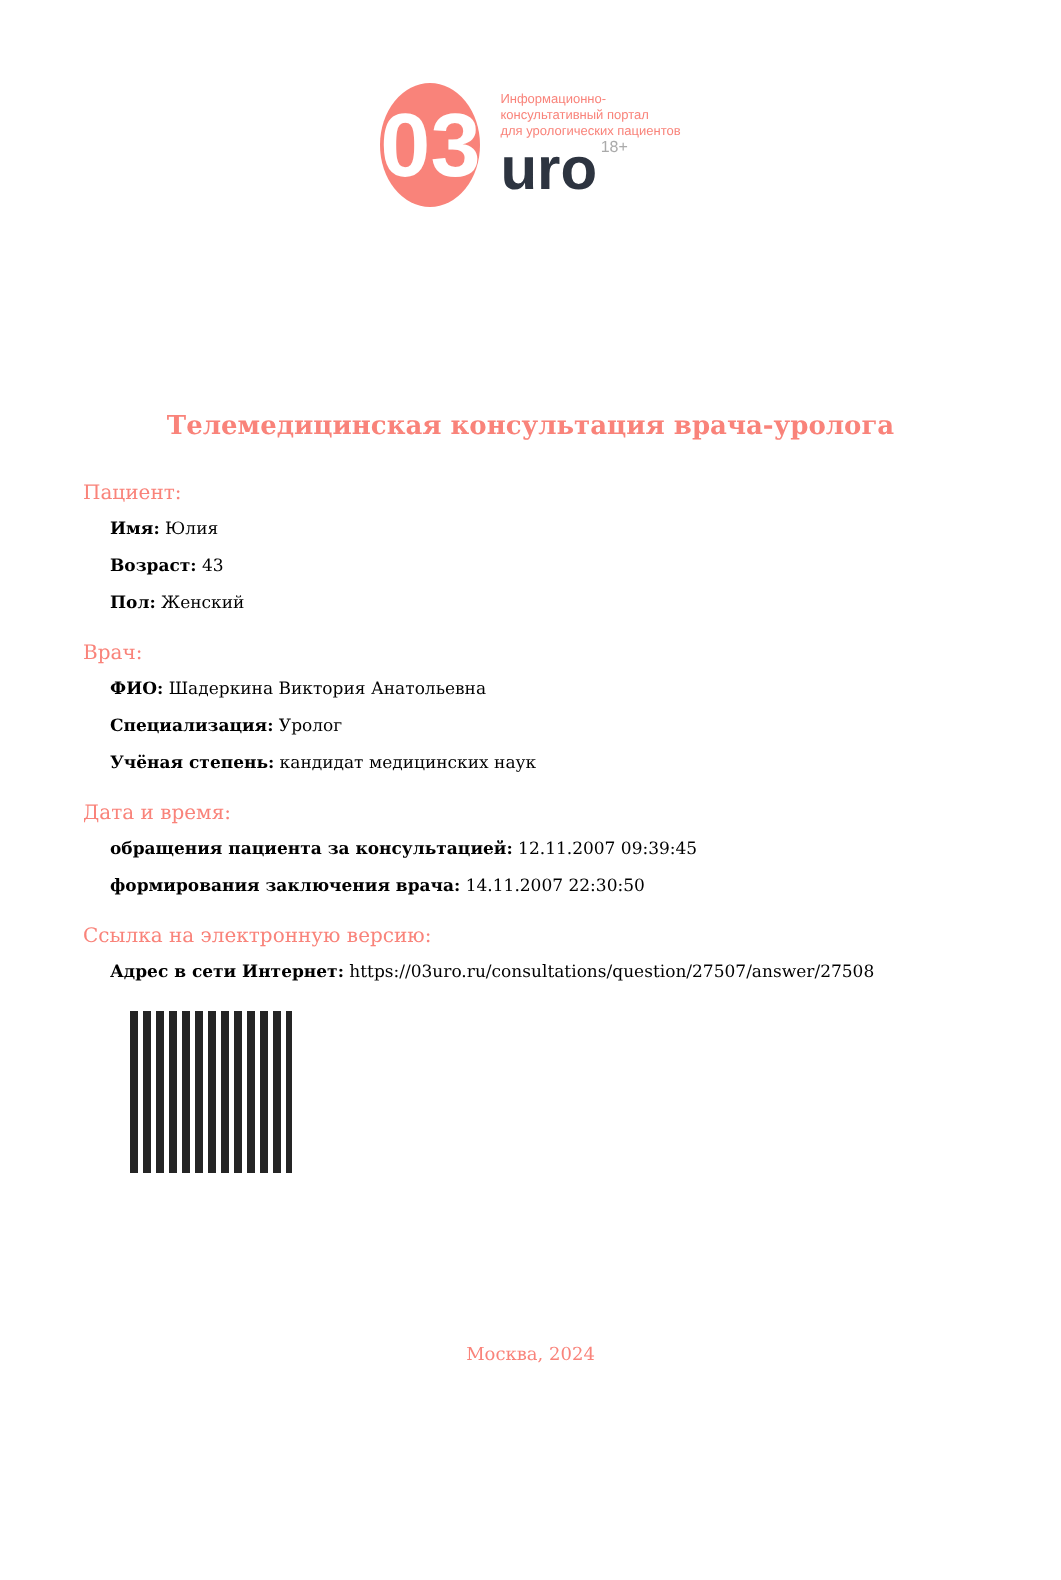03
Информационно-
консультативный портал
для урологических пациентов
uro 18+
Телемедицинская консультация врача-уролога
Пациент:
Имя: Юлия
Возраст: 43
Пол: Женский
Врач:
ФИО: Шадеркина Виктория Анатольевна
Специализация: Уролог
Учёная степень: кандидат медицинских наук
Дата и время:
обращения пациента за консультацией: 12.11.2007 09:39:45
формирования заключения врача: 14.11.2007 22:30:50
Ссылка на электронную версию:
Адрес в сети Интернет: https://03uro.ru/consultations/question/27507/answer/27508
Москва, 2024